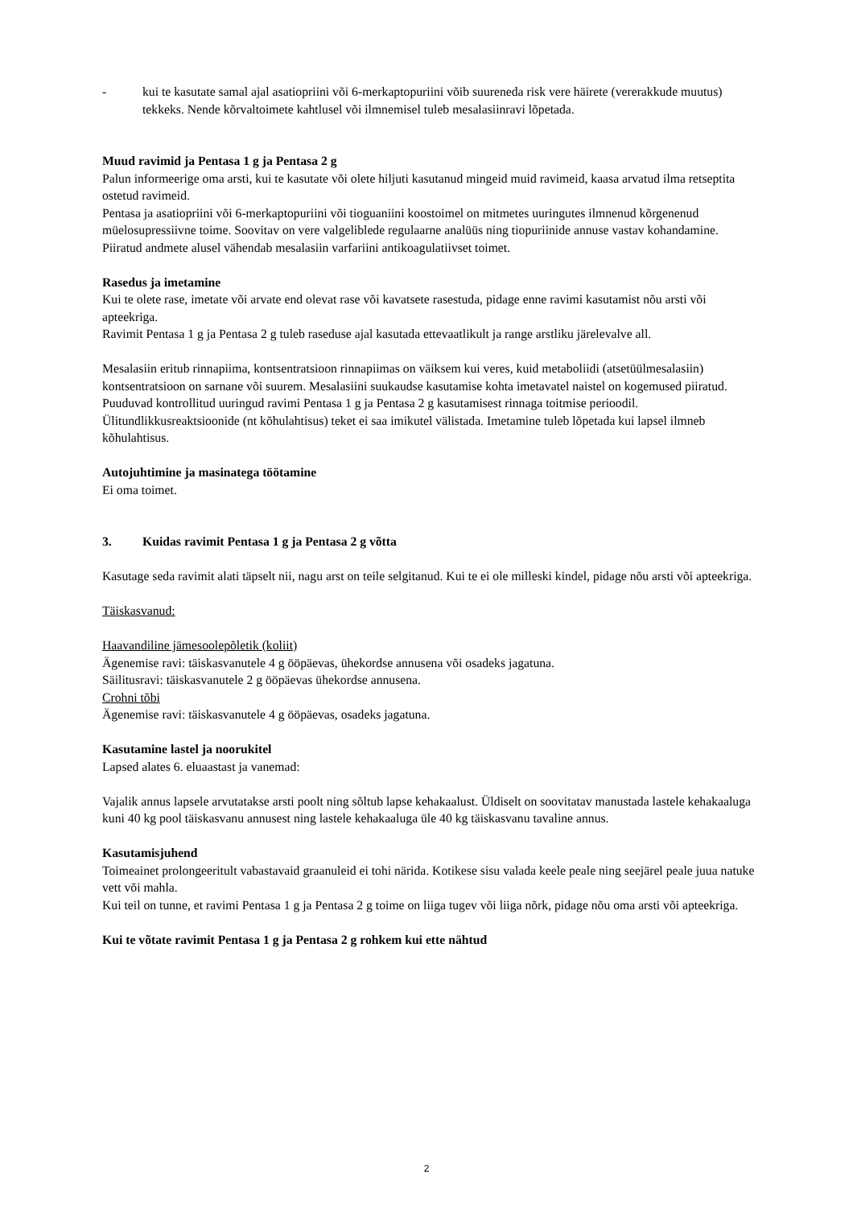- kui te kasutate samal ajal asatiopriini või 6-merkaptopuriini võib suureneda risk vere häirete (vererakkude muutus) tekkeks. Nende kõrvaltoimete kahtlusel või ilmnemisel tuleb mesalasiinravi lõpetada.
Muud ravimid ja Pentasa 1 g ja Pentasa 2 g
Palun informeerige oma arsti, kui te kasutate või olete hiljuti kasutanud mingeid muid ravimeid, kaasa arvatud ilma retseptita ostetud ravimeid.
Pentasa ja asatiopriini või 6-merkaptopuriini või tioguaniini koostoimel on mitmetes uuringutes ilmnenud kõrgenenud müelosupressiivne toime. Soovitav on vere valgeliblede regulaarne analüüs ning tiopuriinide annuse vastav kohandamine.
Piiratud andmete alusel vähendab mesalasiin varfariini antikoagulatiivset toimet.
Rasedus ja imetamine
Kui te olete rase, imetate või arvate end olevat rase või kavatsete rasestuda, pidage enne ravimi kasutamist nõu arsti või apteekriga.
Ravimit Pentasa 1 g ja Pentasa 2 g tuleb raseduse ajal kasutada ettevaatlikult ja range arstliku järelevalve all.
Mesalasiin eritub rinnapiima, kontsentratsioon rinnapiimas on väiksem kui veres, kuid metaboliidi (atsetüülmesalasiin) kontsentratsioon on sarnane või suurem. Mesalasiini suukaudse kasutamise kohta imetavatel naistel on kogemused piiratud. Puuduvad kontrollitud uuringud ravimi Pentasa 1 g ja Pentasa 2 g kasutamisest rinnaga toitmise perioodil. Ülitundlikkusreaktsioonide (nt kõhulahtisus) teket ei saa imikutel välistada. Imetamine tuleb lõpetada kui lapsel ilmneb kõhulahtisus.
Autojuhtimine ja masinatega töötamine
Ei oma toimet.
3. Kuidas ravimit Pentasa 1 g ja Pentasa 2 g võtta
Kasutage seda ravimit alati täpselt nii, nagu arst on teile selgitanud. Kui te ei ole milleski kindel, pidage nõu arsti või apteekriga.
Täiskasvanud:
Haavandiline jämesoolepõletik (koliit)
Ägenemise ravi: täiskasvanutele 4 g ööpäevas, ühekordse annusena või osadeks jagatuna.
Säilitusravi: täiskasvanutele 2 g ööpäevas ühekordse annusena.
Crohni tõbi
Ägenemise ravi: täiskasvanutele 4 g ööpäevas, osadeks jagatuna.
Kasutamine lastel ja noorukitel
Lapsed alates 6. eluaastast ja vanemad:
Vajalik annus lapsele arvutatakse arsti poolt ning sõltub lapse kehakaalust. Üldiselt on soovitatav manustada lastele kehakaaluga kuni 40 kg pool täiskasvanu annusest ning lastele kehakaaluga üle 40 kg täiskasvanu tavaline annus.
Kasutamisjuhend
Toimeainet prolongeeritult vabastavaid graanuleid ei tohi närida. Kotikese sisu valada keele peale ning seejärel peale juua natuke vett või mahla.
Kui teil on tunne, et ravimi Pentasa 1 g ja Pentasa 2 g toime on liiga tugev või liiga nõrk, pidage nõu oma arsti või apteekriga.
Kui te võtate ravimit Pentasa 1 g ja Pentasa 2 g rohkem kui ette nähtud
2